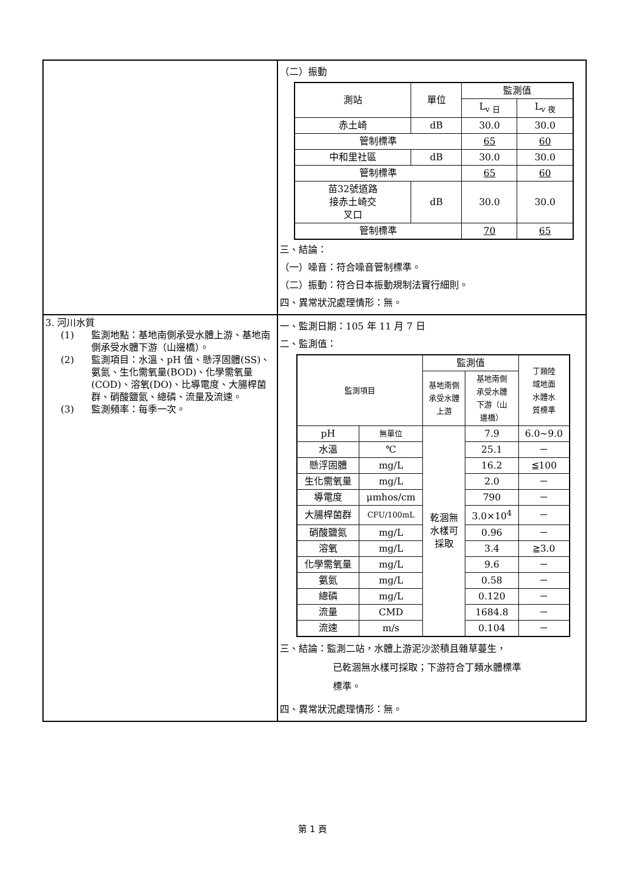| | （二）振動 / 測站 / 單位 / 監測值 / / / / / L<sub>v 日</sub> / L<sub>v 夜</sub> / / 赤土崎 / dB / 30.0 / 30.0 / / 管制標準 / / 65 / 60 / / 中和里社區 / dB / 30.0 / 30.0 / / 管制標準 / / 65 / 60 / / 苗32號道路 接赤土崎交 叉口 / dB / 30.0 / 30.0 / / 管制標準 / / 70 / 65 / 三、結論： （一）噪音：符合噪音管制標準。 （二）振動：符合日本振動規制法實行細則。 四、異常狀況處理情形：無。 |
| 3. 河川水質 (1) 監測地點：基地南側承受水體上游、基地南側承受水體下游（山邊橋）。 (2) 監測項目：水溫、pH 值、懸浮固體(SS)、氨氮、生化需氧量(BOD)、化學需氧量(COD)、溶氧(DO)、比導電度、大腸桿菌群、硝酸鹽氮、總磷、流量及流速。 (3) 監測頻率：每季一次。 | 一、監測日期：105 年 11 月 7 日 二、監測值： / 監測項目 / / 監測值 / / 丁類陸 域地面 水體水 質標準 / / / / 基地南側 承受水體 上游 / 基地南側 承受水體 下游（山 邊橋） / / / pH / 無單位 / 乾涸無 水樣可 採取 / 7.9 / 6.0~9.0 / / 水溫 / ℃ / / 25.1 / － / / 懸浮固體 / mg/L / / 16.2 / ≦100 / / 生化需氧量 / mg/L / / 2.0 / － / / 導電度 / μmhos/cm / / 790 / － / / 大腸桿菌群 / CFU/100mL / / 3.0×10<sup>4</sup> / － / / 硝酸鹽氮 / mg/L / / 0.96 / － / / 溶氧 / mg/L / / 3.4 / ≧3.0 / / 化學需氧量 / mg/L / / 9.6 / － / / 氨氮 / mg/L / / 0.58 / － / / 總磷 / mg/L / / 0.120 / － / / 流量 / CMD / / 1684.8 / － / / 流速 / m/s / / 0.104 / － / 三、結論：監測二站，水體上游泥沙淤積且雜草蔓生， 已乾涸無水樣可採取；下游符合丁類水體標準 標準。 四、異常狀況處理情形：無。 |
第 1 頁